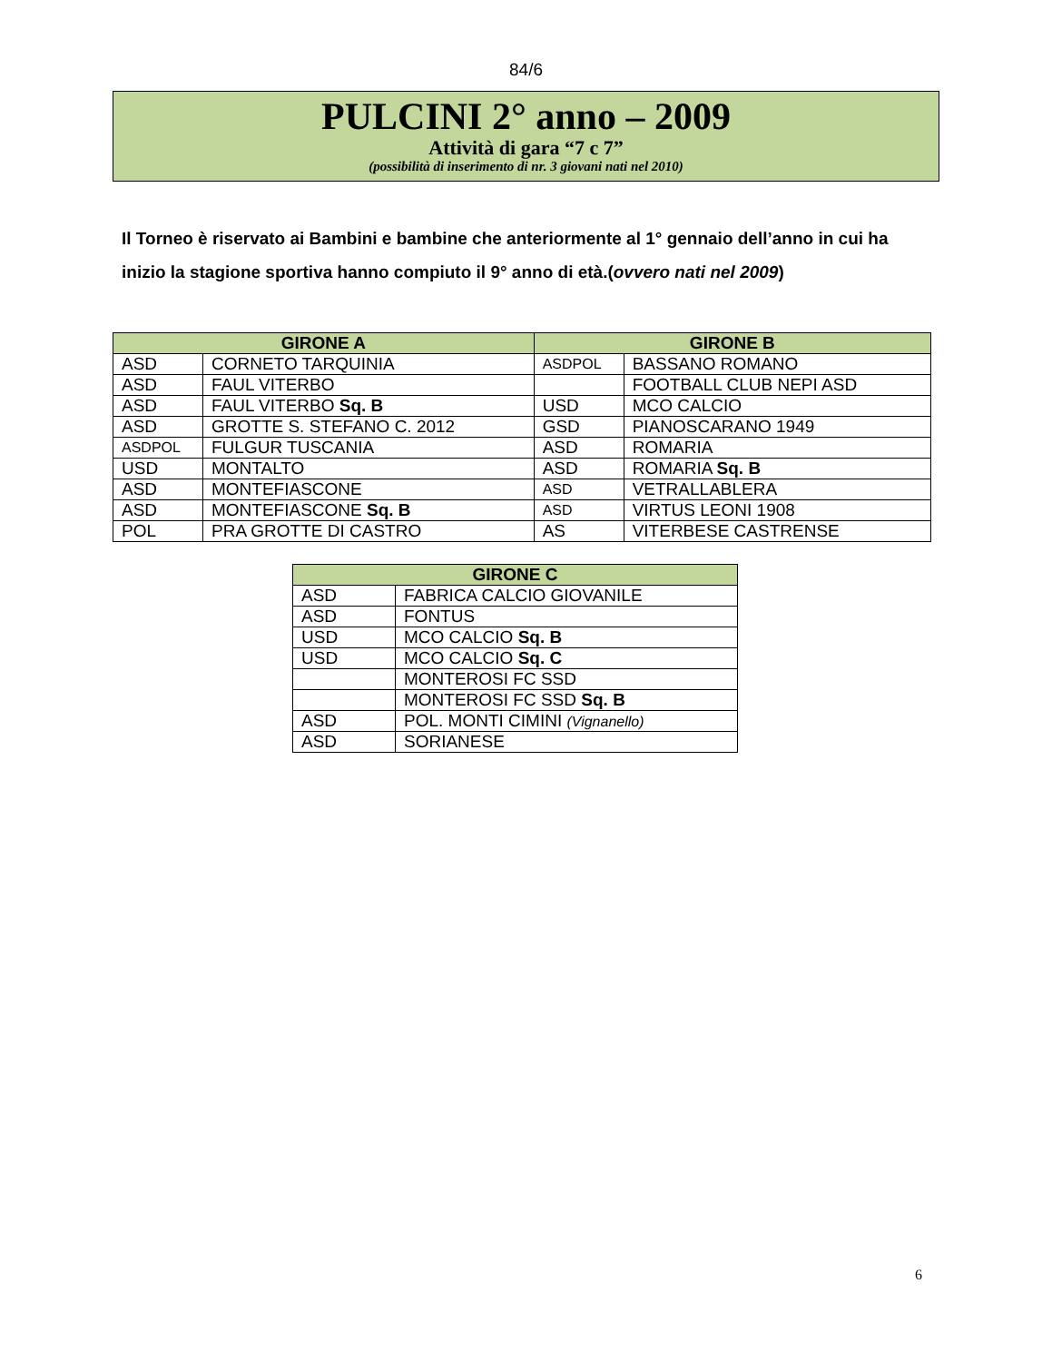84/6
PULCINI 2° anno – 2009
Attività di gara “7 c 7”
(possibilità di inserimento di nr. 3 giovani nati nel 2010)
Il Torneo è riservato ai Bambini e bambine che anteriormente al 1° gennaio dell’anno in cui ha inizio la stagione sportiva hanno compiuto il 9° anno di età.(ovvero nati nel 2009)
| GIRONE A | | GIRONE B | |
| --- | --- | --- | --- |
| ASD | CORNETO TARQUINIA | ASDPOL | BASSANO ROMANO |
| ASD | FAUL VITERBO | | FOOTBALL CLUB NEPI ASD |
| ASD | FAUL VITERBO Sq. B | USD | MCO CALCIO |
| ASD | GROTTE S. STEFANO C. 2012 | GSD | PIANOSCARANO 1949 |
| ASDPOL | FULGUR TUSCANIA | ASD | ROMARIA |
| USD | MONTALTO | ASD | ROMARIA Sq. B |
| ASD | MONTEFIASCONE | ASD | VETRALLABLERA |
| ASD | MONTEFIASCONE Sq. B | ASD | VIRTUS LEONI 1908 |
| POL | PRA GROTTE DI CASTRO | AS | VITERBESE CASTRENSE |
| GIRONE C | |
| --- | --- |
| ASD | FABRICA CALCIO GIOVANILE |
| ASD | FONTUS |
| USD | MCO CALCIO Sq. B |
| USD | MCO CALCIO Sq. C |
| | MONTEROSI FC SSD |
| | MONTEROSI FC SSD Sq. B |
| ASD | POL. MONTI CIMINI (Vignanello) |
| ASD | SORIANESE |
6